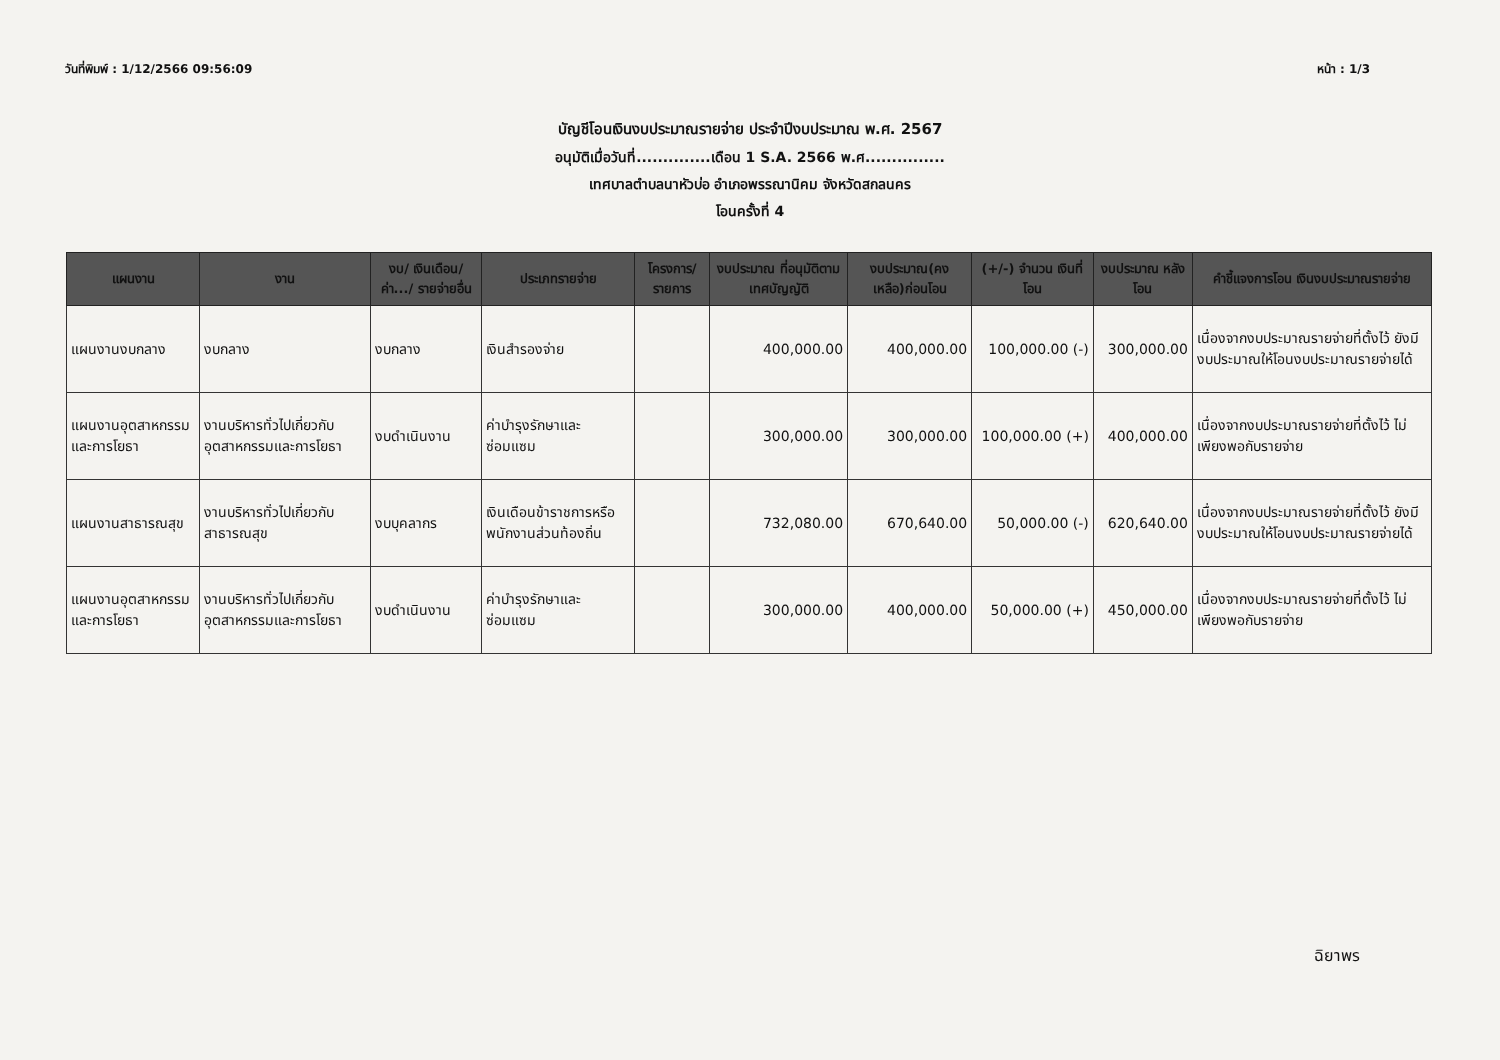วันที่พิมพ์ : 1/12/2566 09:56:09 หน้า : 1/3
บัญชีโอนเงินงบประมาณรายจ่าย ประจำปีงบประมาณ พ.ศ. 2567
อนุมัติเมื่อวันที่..............เดือน 1 S.A. 2566 พ.ศ...............
เทศบาลตำบลนาหัวบ่อ อำเภอพรรณานิคม จังหวัดสกลนคร
โอนครั้งที่ 4
| แผนงาน | งาน | งบ/ เงินเดือน/ ค่า.../ รายจ่ายอื่น | ประเภทรายจ่าย | โครงการ/ รายการ | งบประมาณ ที่อนุมัติตาม เทศบัญญัติ | งบประมาณ(คง เหลือ)ก่อนโอน | (+/-) จำนวน เงินที่โอน | งบประมาณ หลังโอน | คำชี้แจงการโอน เงินงบประมาณรายจ่าย |
| --- | --- | --- | --- | --- | --- | --- | --- | --- | --- |
| แผนงานงบกลาง | งบกลาง | งบกลาง | เงินสำรองจ่าย | | 400,000.00 | 400,000.00 | 100,000.00 (-) | 300,000.00 | เนื่องจากงบประมาณรายจ่ายที่ตั้งไว้ ยังมีงบประมาณให้โอนงบประมาณรายจ่ายได้ |
| แผนงานอุตสาหกรรมและการโยธา | งานบริหารทั่วไปเกี่ยวกับอุตสาหกรรมและการโยธา | งบดำเนินงาน | ค่าบำรุงรักษาและซ่อมแซม | | 300,000.00 | 300,000.00 | 100,000.00 (+) | 400,000.00 | เนื่องจากงบประมาณรายจ่ายที่ตั้งไว้ ไม่เพียงพอกับรายจ่าย |
| แผนงานสาธารณสุข | งานบริหารทั่วไปเกี่ยวกับสาธารณสุข | งบบุคลากร | เงินเดือนข้าราชการหรือพนักงานส่วนท้องถิ่น | | 732,080.00 | 670,640.00 | 50,000.00 (-) | 620,640.00 | เนื่องจากงบประมาณรายจ่ายที่ตั้งไว้ ยังมีงบประมาณให้โอนงบประมาณรายจ่ายได้ |
| แผนงานอุตสาหกรรมและการโยธา | งานบริหารทั่วไปเกี่ยวกับอุตสาหกรรมและการโยธา | งบดำเนินงาน | ค่าบำรุงรักษาและซ่อมแซม | | 300,000.00 | 400,000.00 | 50,000.00 (+) | 450,000.00 | เนื่องจากงบประมาณรายจ่ายที่ตั้งไว้ ไม่เพียงพอกับรายจ่าย |
ฉิยาพร